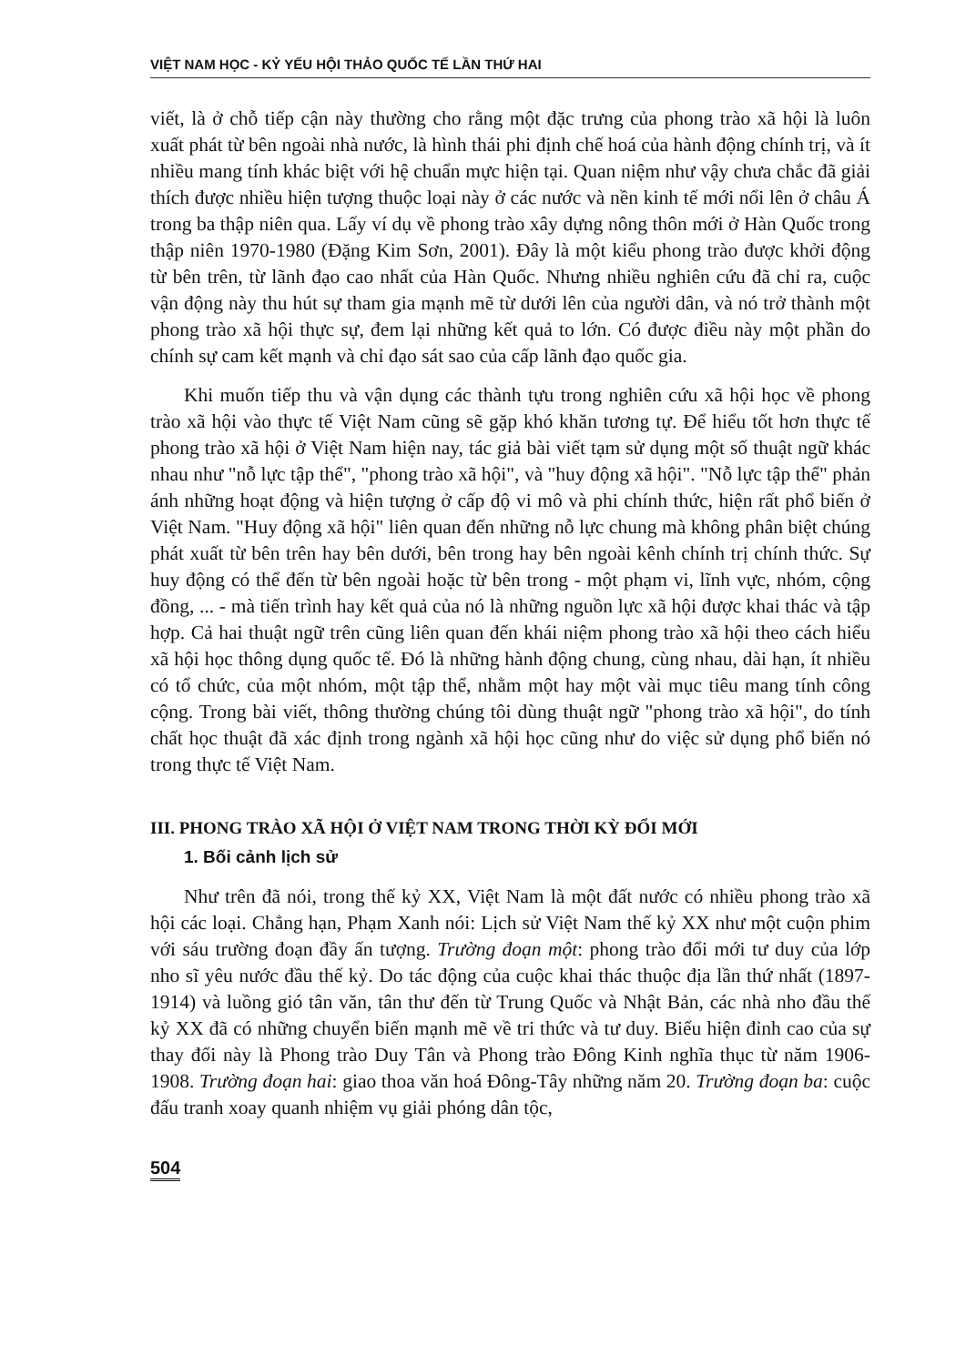VIỆT NAM HỌC - KỶ YẾU HỘI THẢO QUỐC TẾ LẦN THỨ HAI
viết, là ở chỗ tiếp cận này thường cho rằng một đặc trưng của phong trào xã hội là luôn xuất phát từ bên ngoài nhà nước, là hình thái phi định chế hoá của hành động chính trị, và ít nhiều mang tính khác biệt với hệ chuẩn mực hiện tại. Quan niệm như vậy chưa chắc đã giải thích được nhiều hiện tượng thuộc loại này ở các nước và nền kinh tế mới nổi lên ở châu Á trong ba thập niên qua. Lấy ví dụ về phong trào xây dựng nông thôn mới ở Hàn Quốc trong thập niên 1970-1980 (Đặng Kim Sơn, 2001). Đây là một kiểu phong trào được khởi động từ bên trên, từ lãnh đạo cao nhất của Hàn Quốc. Nhưng nhiều nghiên cứu đã chỉ ra, cuộc vận động này thu hút sự tham gia mạnh mẽ từ dưới lên của người dân, và nó trở thành một phong trào xã hội thực sự, đem lại những kết quả to lớn. Có được điều này một phần do chính sự cam kết mạnh và chỉ đạo sát sao của cấp lãnh đạo quốc gia.
Khi muốn tiếp thu và vận dụng các thành tựu trong nghiên cứu xã hội học về phong trào xã hội vào thực tế Việt Nam cũng sẽ gặp khó khăn tương tự. Để hiểu tốt hơn thực tế phong trào xã hội ở Việt Nam hiện nay, tác giả bài viết tạm sử dụng một số thuật ngữ khác nhau như "nỗ lực tập thể", "phong trào xã hội", và "huy động xã hội". "Nỗ lực tập thể" phản ánh những hoạt động và hiện tượng ở cấp độ vi mô và phi chính thức, hiện rất phổ biến ở Việt Nam. "Huy động xã hội" liên quan đến những nỗ lực chung mà không phân biệt chúng phát xuất từ bên trên hay bên dưới, bên trong hay bên ngoài kênh chính trị chính thức. Sự huy động có thể đến từ bên ngoài hoặc từ bên trong - một phạm vi, lĩnh vực, nhóm, cộng đồng, ... - mà tiến trình hay kết quả của nó là những nguồn lực xã hội được khai thác và tập hợp. Cả hai thuật ngữ trên cũng liên quan đến khái niệm phong trào xã hội theo cách hiểu xã hội học thông dụng quốc tế. Đó là những hành động chung, cùng nhau, dài hạn, ít nhiều có tổ chức, của một nhóm, một tập thể, nhằm một hay một vài mục tiêu mang tính công cộng. Trong bài viết, thông thường chúng tôi dùng thuật ngữ "phong trào xã hội", do tính chất học thuật đã xác định trong ngành xã hội học cũng như do việc sử dụng phổ biến nó trong thực tế Việt Nam.
III. PHONG TRÀO XÃ HỘI Ở VIỆT NAM TRONG THỜI KỲ ĐỔI MỚI
1. Bối cảnh lịch sử
Như trên đã nói, trong thế kỷ XX, Việt Nam là một đất nước có nhiều phong trào xã hội các loại. Chẳng hạn, Phạm Xanh nói: Lịch sử Việt Nam thế kỷ XX như một cuộn phim với sáu trường đoạn đầy ấn tượng. Trường đoạn một: phong trào đổi mới tư duy của lớp nho sĩ yêu nước đầu thế kỷ. Do tác động của cuộc khai thác thuộc địa lần thứ nhất (1897-1914) và luồng gió tân văn, tân thư đến từ Trung Quốc và Nhật Bản, các nhà nho đầu thế kỷ XX đã có những chuyển biến mạnh mẽ về tri thức và tư duy. Biểu hiện đỉnh cao của sự thay đổi này là Phong trào Duy Tân và Phong trào Đông Kinh nghĩa thục từ năm 1906-1908. Trường đoạn hai: giao thoa văn hoá Đông-Tây những năm 20. Trường đoạn ba: cuộc đấu tranh xoay quanh nhiệm vụ giải phóng dân tộc,
504